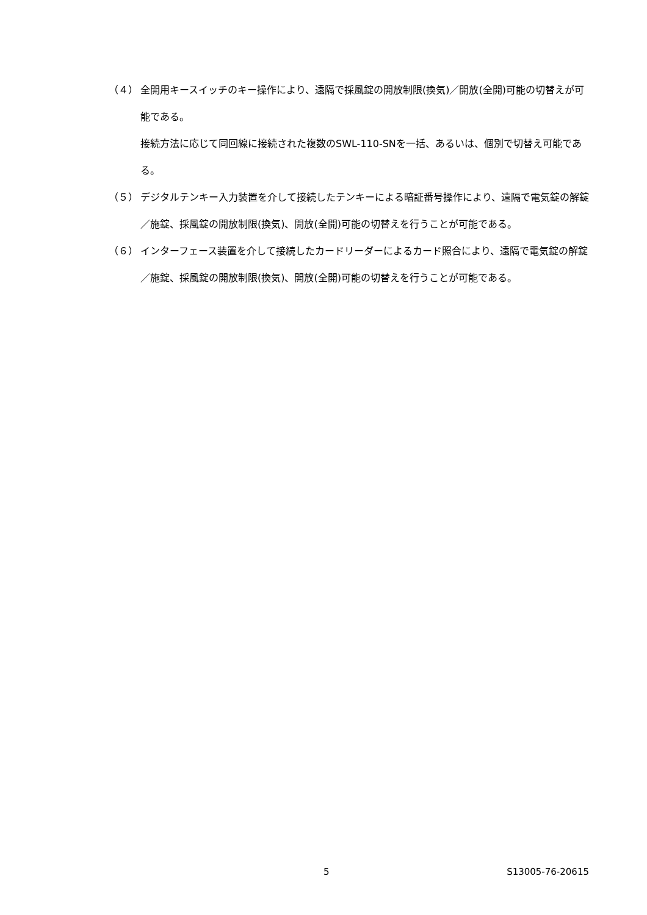（４） 全開用キースイッチのキー操作により、遠隔で採風錠の開放制限(換気)／開放(全開)可能の切替えが可能である。
接続方法に応じて同回線に接続された複数のSWL-110-SNを一括、あるいは、個別で切替え可能である。
（５） デジタルテンキー入力装置を介して接続したテンキーによる暗証番号操作により、遠隔で電気錠の解錠／施錠、採風錠の開放制限(換気)、開放(全開)可能の切替えを行うことが可能である。
（６） インターフェース装置を介して接続したカードリーダーによるカード照合により、遠隔で電気錠の解錠／施錠、採風錠の開放制限(換気)、開放(全開)可能の切替えを行うことが可能である。
5 S13005-76-20615